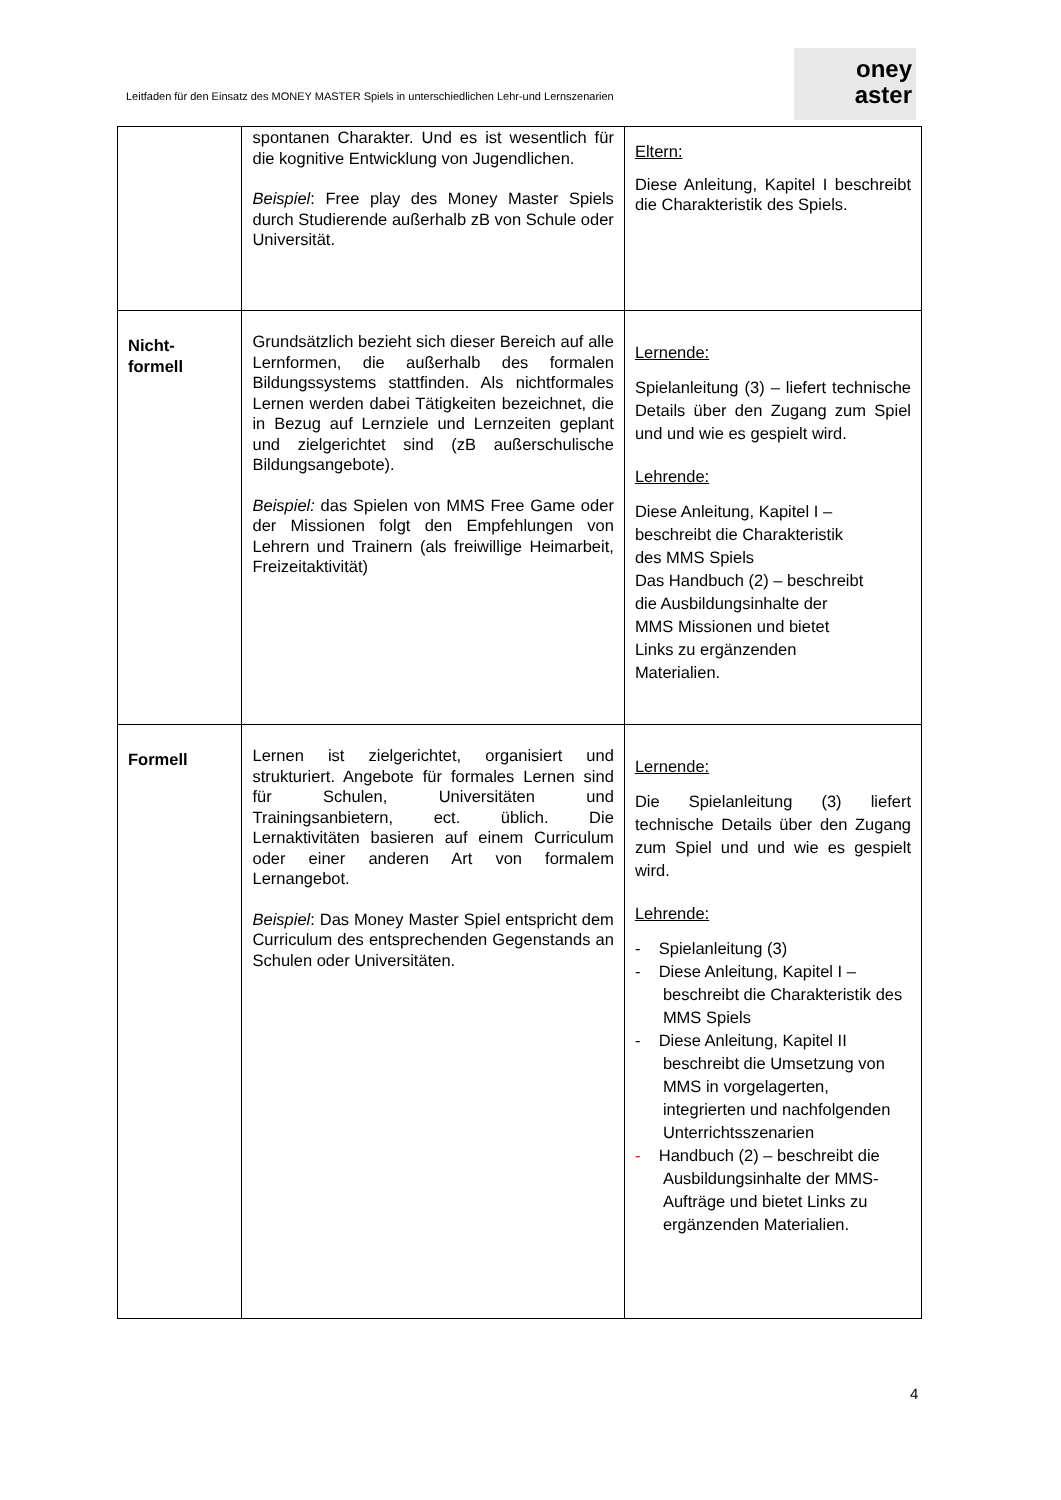Leitfaden für den Einsatz des MONEY MASTER Spiels in unterschiedlichen Lehr-und Lernszenarien
oney
aster
| | spontanen Charakter. Und es ist wesentlich für die kognitive Entwicklung von Jugendlichen. Beispiel : Free play des Money Master Spiels durch Studierende außerhalb zB von Schule oder Universität. | Eltern: Diese Anleitung, Kapitel I beschreibt die Charakteristik des Spiels. |
| Nicht- formell | Grundsätzlich bezieht sich dieser Bereich auf alle Lernformen, die außerhalb des formalen Bildungssystems stattfinden. Als nichtformales Lernen werden dabei Tätigkeiten bezeichnet, die in Bezug auf Lernziele und Lernzeiten geplant und zielgerichtet sind (zB außerschulische Bildungsangebote). Beispiel: das Spielen von MMS Free Game oder der Missionen folgt den Empfehlungen von Lehrern und Trainern (als freiwillige Heimarbeit, Freizeitaktivität) | Lernende: Spielanleitung (3) – liefert technische Details über den Zugang zum Spiel und und wie es gespielt wird. Lehrende: Diese Anleitung, Kapitel I – beschreibt die Charakteristik des MMS Spiels Das Handbuch (2) – beschreibt die Ausbildungsinhalte der MMS Missionen und bietet Links zu ergänzenden Materialien. |
| Formell | Lernen ist zielgerichtet, organisiert und strukturiert. Angebote für formales Lernen sind für Schulen, Universitäten und Trainingsanbietern, ect. üblich. Die Lernaktivitäten basieren auf einem Curriculum oder einer anderen Art von formalem Lernangebot. Beispiel : Das Money Master Spiel entspricht dem Curriculum des entsprechenden Gegenstands an Schulen oder Universitäten. | Lernende: Die Spielanleitung (3) liefert technische Details über den Zugang zum Spiel und und wie es gespielt wird. Lehrende: - Spielanleitung (3) - Diese Anleitung, Kapitel I – beschreibt die Charakteristik des MMS Spiels - Diese Anleitung, Kapitel II beschreibt die Umsetzung von MMS in vorgelagerten, integrierten und nachfolgenden Unterrichtsszenarien - Handbuch (2) – beschreibt die Ausbildungsinhalte der MMS-Aufträge und bietet Links zu ergänzenden Materialien. |
4